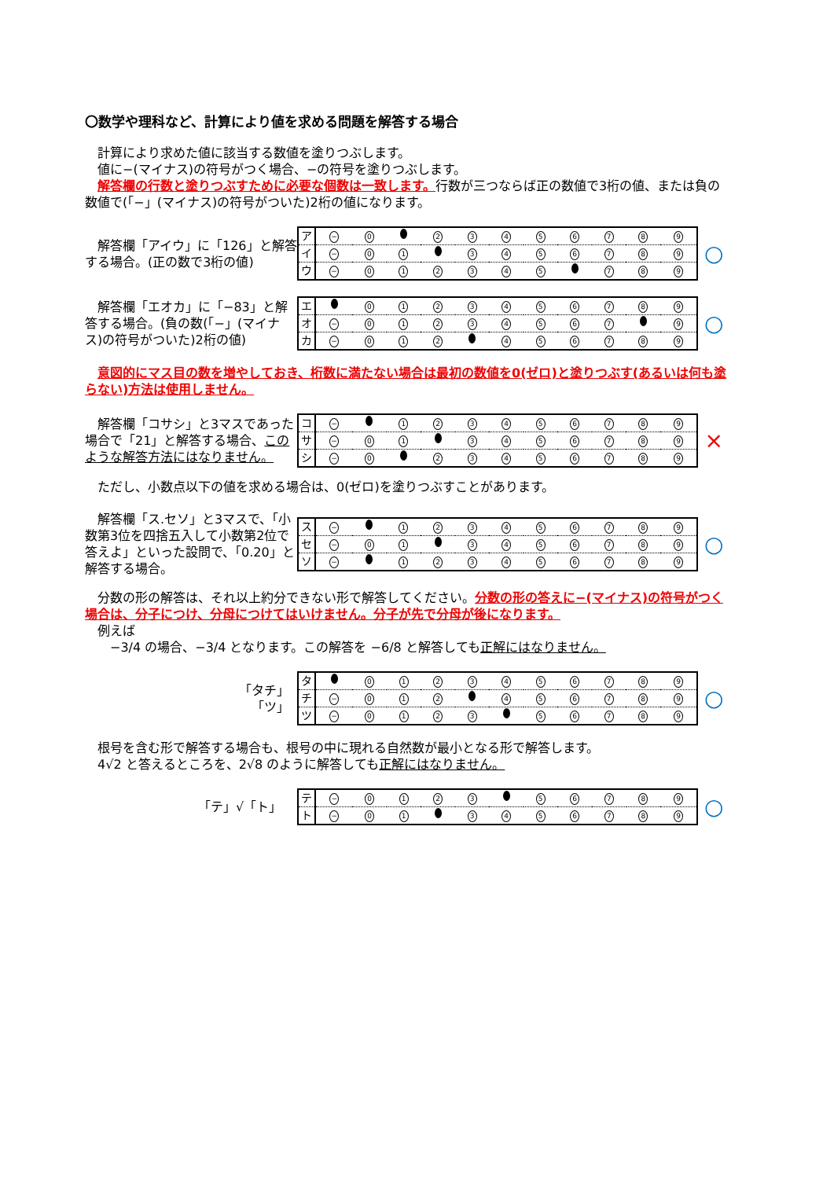〇数学や理科など、計算により値を求める問題を解答する場合
　計算により求めた値に該当する数値を塗りつぶします。
　値に−(マイナス)の符号がつく場合、−の符号を塗りつぶします。
　解答欄の行数と塗りつぶすために必要な個数は一致します。行数が三つならば正の数値で3桁の値、または負の数値で(「−」(マイナス)の符号がついた)2桁の値になります。
　解答欄「アイウ」に「126」と解答する場合。(正の数で3桁の値)
| ア | − | 0 | | 2 | 3 | 4 | 5 | 6 | 7 | 8 | 9 |
| イ | − | 0 | 1 | | 3 | 4 | 5 | 6 | 7 | 8 | 9 |
| ウ | − | 0 | 1 | 2 | 3 | 4 | 5 | | 7 | 8 | 9 |
○
　解答欄「エオカ」に「−83」と解答する場合。(負の数(「−」(マイナス)の符号がついた)2桁の値)
| エ | | 0 | 1 | 2 | 3 | 4 | 5 | 6 | 7 | 8 | 9 |
| オ | − | 0 | 1 | 2 | 3 | 4 | 5 | 6 | 7 | | 9 |
| カ | − | 0 | 1 | 2 | | 4 | 5 | 6 | 7 | 8 | 9 |
○
　意図的にマス目の数を増やしておき、桁数に満たない場合は最初の数値を0(ゼロ)と塗りつぶす(あるいは何も塗らない)方法は使用しません。
　解答欄「コサシ」と3マスであった場合で「21」と解答する場合、このような解答方法にはなりません。
| コ | − | | 1 | 2 | 3 | 4 | 5 | 6 | 7 | 8 | 9 |
| サ | − | 0 | 1 | | 3 | 4 | 5 | 6 | 7 | 8 | 9 |
| シ | − | 0 | | 2 | 3 | 4 | 5 | 6 | 7 | 8 | 9 |
×
　ただし、小数点以下の値を求める場合は、0(ゼロ)を塗りつぶすことがあります。
　解答欄「ス.セソ」と3マスで、「小数第3位を四捨五入して小数第2位で答えよ」といった設問で、「0.20」と解答する場合。
| ス | − | | 1 | 2 | 3 | 4 | 5 | 6 | 7 | 8 | 9 |
| セ | − | 0 | 1 | | 3 | 4 | 5 | 6 | 7 | 8 | 9 |
| ソ | − | | 1 | 2 | 3 | 4 | 5 | 6 | 7 | 8 | 9 |
○
　分数の形の解答は、それ以上約分できない形で解答してください。分数の形の答えに−(マイナス)の符号がつく場合は、分子につけ、分母につけてはいけません。分子が先で分母が後になります。
　例えば
　　−3/4 の場合、−3/4 となります。この解答を −6/8 と解答しても正解にはなりません。
「タチ」
「ツ」
| タ | | 0 | 1 | 2 | 3 | 4 | 5 | 6 | 7 | 8 | 9 |
| チ | − | 0 | 1 | 2 | | 4 | 5 | 6 | 7 | 8 | 9 |
| ツ | − | 0 | 1 | 2 | 3 | | 5 | 6 | 7 | 8 | 9 |
○
　根号を含む形で解答する場合も、根号の中に現れる自然数が最小となる形で解答します。
　4√2 と答えるところを、2√8 のように解答しても正解にはなりません。
「テ」√「ト」
| テ | − | 0 | 1 | 2 | 3 | | 5 | 6 | 7 | 8 | 9 |
| ト | − | 0 | 1 | | 3 | 4 | 5 | 6 | 7 | 8 | 9 |
○